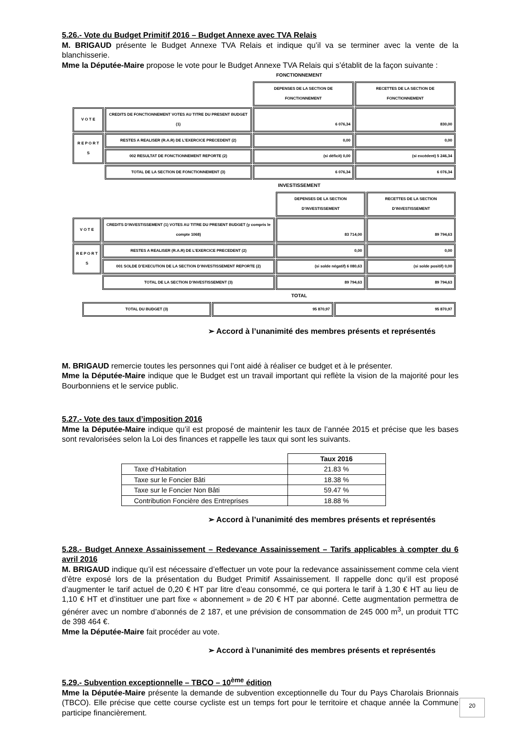5.26.- Vote du Budget Primitif 2016 – Budget Annexe avec TVA Relais
M. BRIGAUD présente le Budget Annexe TVA Relais et indique qu’il va se terminer avec la vente de la blanchisserie.
Mme la Députée-Maire propose le vote pour le Budget Annexe TVA Relais qui s’établit de la façon suivante :
FONCTIONNEMENT
| | | DEPENSES DE LA SECTION DE FONCTIONNEMENT | RECETTES DE LA SECTION DE FONCTIONNEMENT |
| V O T E | CREDITS DE FONCTIONNEMENT VOTES AU TITRE DU PRESENT BUDGET (1) | 6 076,34 | 830,00 |
| R E P O R T S | RESTES A REALISER (R.A.R) DE L’EXERCICE PRECEDENT (2) | 0,00 | 0,00 |
| | 002 RESULTAT DE FONCTIONNEMENT REPORTE (2) | (si déficit) 0,00 | (si excédent) 5 246,34 |
| | TOTAL DE LA SECTION DE FONCTIONNEMENT (3) | 6 076,34 | 6 076,34 |
INVESTISSEMENT
| | | DEPENSES DE LA SECTION D’INVESTISSEMENT | RECETTES DE LA SECTION D’INVESTISSEMENT |
| V O T E | CREDITS D’INVESTISSEMENT (1) VOTES AU TITRE DU PRESENT BUDGET (y compris le compte 1068) | 83 714,00 | 89 794,63 |
| R E P O R T S | RESTES A REALISER (R.A.R) DE L’EXERCICE PRECEDENT (2) | 0,00 | 0,00 |
| | 001 SOLDE D’EXECUTION DE LA SECTION D’INVESTISSEMENT REPORTE (2) | (si solde négatif) 6 080,63 | (si solde positif) 0,00 |
| | TOTAL DE LA SECTION D’INVESTISSEMENT (3) | 89 794,63 | 89 794,63 |
TOTAL
| | TOTAL DU BUDGET (3) | 95 870,97 | 95 870,97 |
➢ Accord à l’unanimité des membres présents et représentés
M. BRIGAUD remercie toutes les personnes qui l’ont aidé à réaliser ce budget et à le présenter.
Mme la Députée-Maire indique que le Budget est un travail important qui reflète la vision de la majorité pour les Bourbonniens et le service public.
5.27.- Vote des taux d’imposition 2016
Mme la Députée-Maire indique qu’il est proposé de maintenir les taux de l’année 2015 et précise que les bases sont revalorisées selon la Loi des finances et rappelle les taux qui sont les suivants.
| | Taux 2016 |
| Taxe d’Habitation | 21.83 % |
| Taxe sur le Foncier Bâti | 18.38 % |
| Taxe sur le Foncier Non Bâti | 59.47 % |
| Contribution Foncière des Entreprises | 18.88 % |
➢ Accord à l’unanimité des membres présents et représentés
5.28.- Budget Annexe Assainissement – Redevance Assainissement – Tarifs applicables à compter du 6 avril 2016
M. BRIGAUD indique qu’il est nécessaire d’effectuer un vote pour la redevance assainissement comme cela vient d’être exposé lors de la présentation du Budget Primitif Assainissement. Il rappelle donc qu’il est proposé d’augmenter le tarif actuel de 0,20 € HT par litre d’eau consommé, ce qui portera le tarif à 1,30 € HT au lieu de 1,10 € HT et d’instituer une part fixe « abonnement » de 20 € HT par abonné. Cette augmentation permettra de générer avec un nombre d’abonnés de 2 187, et une prévision de consommation de 245 000 m<sup>3</sup>, un produit TTC de 398 464 €.
Mme la Députée-Maire fait procéder au vote.
➢ Accord à l’unanimité des membres présents et représentés
5.29.- Subvention exceptionnelle – TBCO – 10<sup>ème</sup> édition
Mme la Députée-Maire présente la demande de subvention exceptionnelle du Tour du Pays Charolais Brionnais (TBCO). Elle précise que cette course cycliste est un temps fort pour le territoire et chaque année la Commune participe financièrement.
20